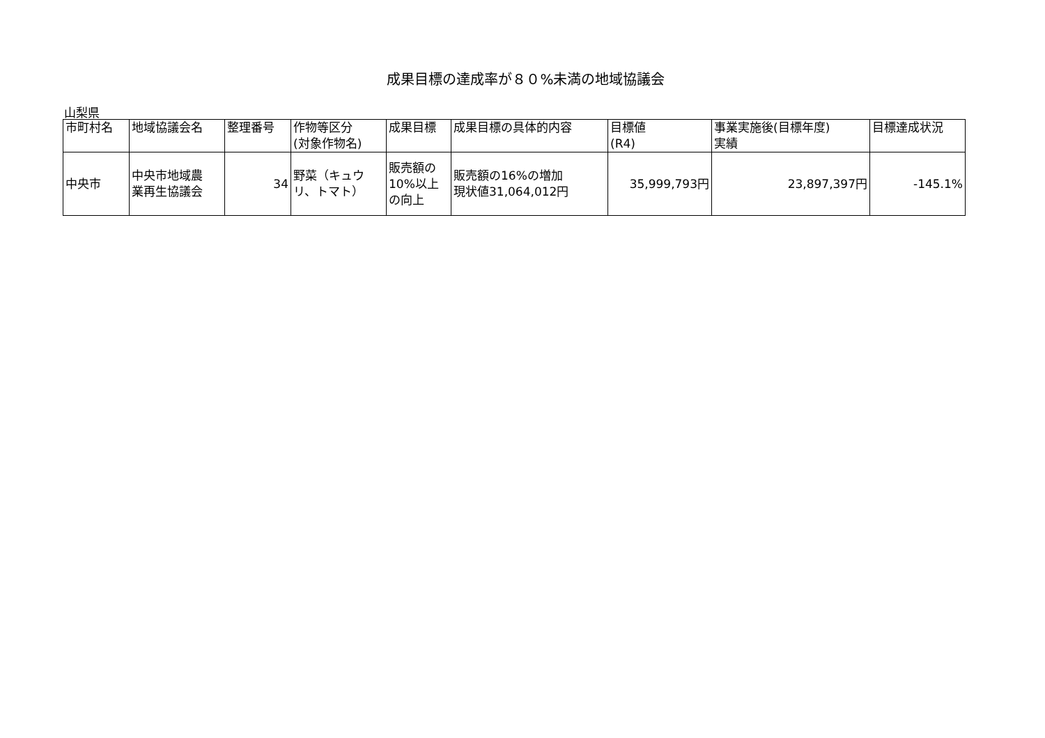成果目標の達成率が８０%未満の地域協議会
山梨県
| 市町村名 | 地域協議会名 | 整理番号 | 作物等区分 (対象作物名) | 成果目標 | 成果目標の具体的内容 | 目標値 (R4) | 事業実施後(目標年度) 実績 | 目標達成状況 |
| --- | --- | --- | --- | --- | --- | --- | --- | --- |
| 中央市 | 中央市地域農 業再生協議会 | 34 | 野菜（キュウ リ、トマト） | 販売額の 10%以上 の向上 | 販売額の16%の増加 現状値31,064,012円 | 35,999,793円 | 23,897,397円 | -145.1% |